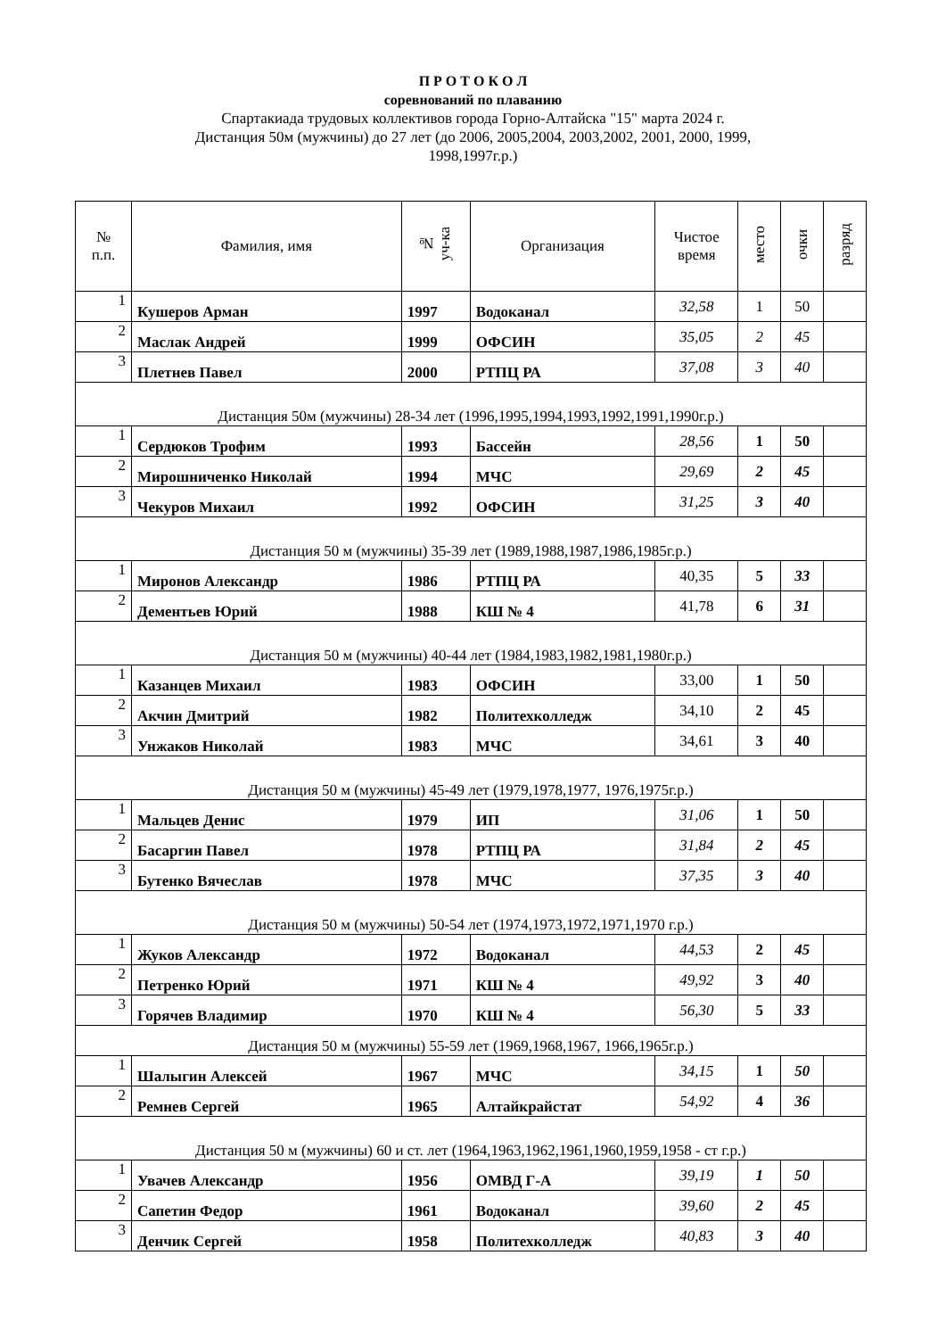П Р О Т О К О Л
соревнований по плаванию
Спартакиада трудовых коллективов города Горно-Алтайска "15" марта 2024 г.
Дистанция 50м (мужчины) до 27 лет (до 2006, 2005,2004, 2003,2002, 2001, 2000, 1999,
1998,1997г.р.)
| № п.п. | Фамилия, имя | № уч-ка | Организация | Чистое время | место | очки | разряд |
| --- | --- | --- | --- | --- | --- | --- | --- |
| 1 | Кушеров Арман | 1997 | Водоканал | 32,58 | 1 | 50 | |
| 2 | Маслак Андрей | 1999 | ОФСИН | 35,05 | 2 | 45 | |
| 3 | Плетнев Павел | 2000 | РТПЦ РА | 37,08 | 3 | 40 | |
| Дистанция 50м (мужчины) 28-34 лет (1996,1995,1994,1993,1992,1991,1990г.р.) | | | | | | | |
| 1 | Сердюков Трофим | 1993 | Бассейн | 28,56 | 1 | 50 | |
| 2 | Мирошниченко Николай | 1994 | МЧС | 29,69 | 2 | 45 | |
| 3 | Чекуров Михаил | 1992 | ОФСИН | 31,25 | 3 | 40 | |
| Дистанция 50 м (мужчины) 35-39 лет (1989,1988,1987,1986,1985г.р.) | | | | | | | |
| 1 | Миронов Александр | 1986 | РТПЦ РА | 40,35 | 5 | 33 | |
| 2 | Дементьев Юрий | 1988 | КШ № 4 | 41,78 | 6 | 31 | |
| Дистанция 50 м (мужчины) 40-44 лет (1984,1983,1982,1981,1980г.р.) | | | | | | | |
| 1 | Казанцев Михаил | 1983 | ОФСИН | 33,00 | 1 | 50 | |
| 2 | Акчин Дмитрий | 1982 | Политехколледж | 34,10 | 2 | 45 | |
| 3 | Унжаков Николай | 1983 | МЧС | 34,61 | 3 | 40 | |
| Дистанция 50 м (мужчины) 45-49 лет (1979,1978,1977, 1976,1975г.р.) | | | | | | | |
| 1 | Мальцев Денис | 1979 | ИП | 31,06 | 1 | 50 | |
| 2 | Басаргин Павел | 1978 | РТПЦ РА | 31,84 | 2 | 45 | |
| 3 | Бутенко Вячеслав | 1978 | МЧС | 37,35 | 3 | 40 | |
| Дистанция 50 м (мужчины) 50-54 лет (1974,1973,1972,1971,1970 г.р.) | | | | | | | |
| 1 | Жуков Александр | 1972 | Водоканал | 44,53 | 2 | 45 | |
| 2 | Петренко Юрий | 1971 | КШ № 4 | 49,92 | 3 | 40 | |
| 3 | Горячев Владимир | 1970 | КШ № 4 | 56,30 | 5 | 33 | |
| Дистанция 50 м (мужчины) 55-59 лет (1969,1968,1967, 1966,1965г.р.) | | | | | | | |
| 1 | Шалыгин Алексей | 1967 | МЧС | 34,15 | 1 | 50 | |
| 2 | Ремнев Сергей | 1965 | Алтайкрайстат | 54,92 | 4 | 36 | |
| Дистанция 50 м (мужчины) 60 и ст. лет (1964,1963,1962,1961,1960,1959,1958 - ст г.р.) | | | | | | | |
| 1 | Увачев Александр | 1956 | ОМВД Г-А | 39,19 | 1 | 50 | |
| 2 | Сапетин Федор | 1961 | Водоканал | 39,60 | 2 | 45 | |
| 3 | Денчик Сергей | 1958 | Политехколледж | 40,83 | 3 | 40 | |